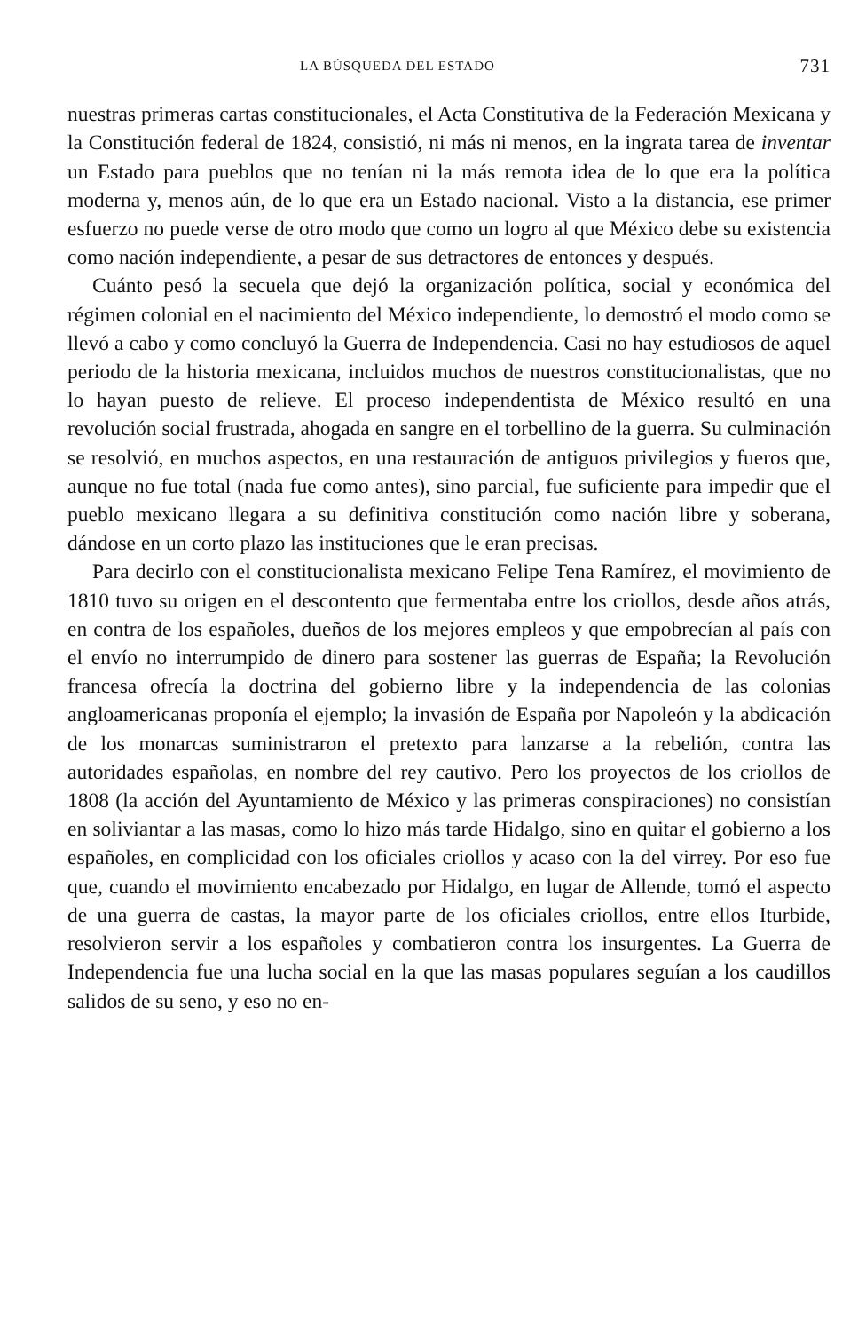LA BÚSQUEDA DEL ESTADO 731
nuestras primeras cartas constitucionales, el Acta Constitutiva de la Federación Mexicana y la Constitución federal de 1824, consistió, ni más ni menos, en la ingrata tarea de inventar un Estado para pueblos que no tenían ni la más remota idea de lo que era la política moderna y, menos aún, de lo que era un Estado nacional. Visto a la distancia, ese primer esfuerzo no puede verse de otro modo que como un logro al que México debe su existencia como nación independiente, a pesar de sus detractores de entonces y después.
Cuánto pesó la secuela que dejó la organización política, social y económica del régimen colonial en el nacimiento del México independiente, lo demostró el modo como se llevó a cabo y como concluyó la Guerra de Independencia. Casi no hay estudiosos de aquel periodo de la historia mexicana, incluidos muchos de nuestros constitucionalistas, que no lo hayan puesto de relieve. El proceso independentista de México resultó en una revolución social frustrada, ahogada en sangre en el torbellino de la guerra. Su culminación se resolvió, en muchos aspectos, en una restauración de antiguos privilegios y fueros que, aunque no fue total (nada fue como antes), sino parcial, fue suficiente para impedir que el pueblo mexicano llegara a su definitiva constitución como nación libre y soberana, dándose en un corto plazo las instituciones que le eran precisas.
Para decirlo con el constitucionalista mexicano Felipe Tena Ramírez, el movimiento de 1810 tuvo su origen en el descontento que fermentaba entre los criollos, desde años atrás, en contra de los españoles, dueños de los mejores empleos y que empobrecían al país con el envío no interrumpido de dinero para sostener las guerras de España; la Revolución francesa ofrecía la doctrina del gobierno libre y la independencia de las colonias angloamericanas proponía el ejemplo; la invasión de España por Napoleón y la abdicación de los monarcas suministraron el pretexto para lanzarse a la rebelión, contra las autoridades españolas, en nombre del rey cautivo. Pero los proyectos de los criollos de 1808 (la acción del Ayuntamiento de México y las primeras conspiraciones) no consistían en soliviantar a las masas, como lo hizo más tarde Hidalgo, sino en quitar el gobierno a los españoles, en complicidad con los oficiales criollos y acaso con la del virrey. Por eso fue que, cuando el movimiento encabezado por Hidalgo, en lugar de Allende, tomó el aspecto de una guerra de castas, la mayor parte de los oficiales criollos, entre ellos Iturbide, resolvieron servir a los españoles y combatieron contra los insurgentes. La Guerra de Independencia fue una lucha social en la que las masas populares seguían a los caudillos salidos de su seno, y eso no en-